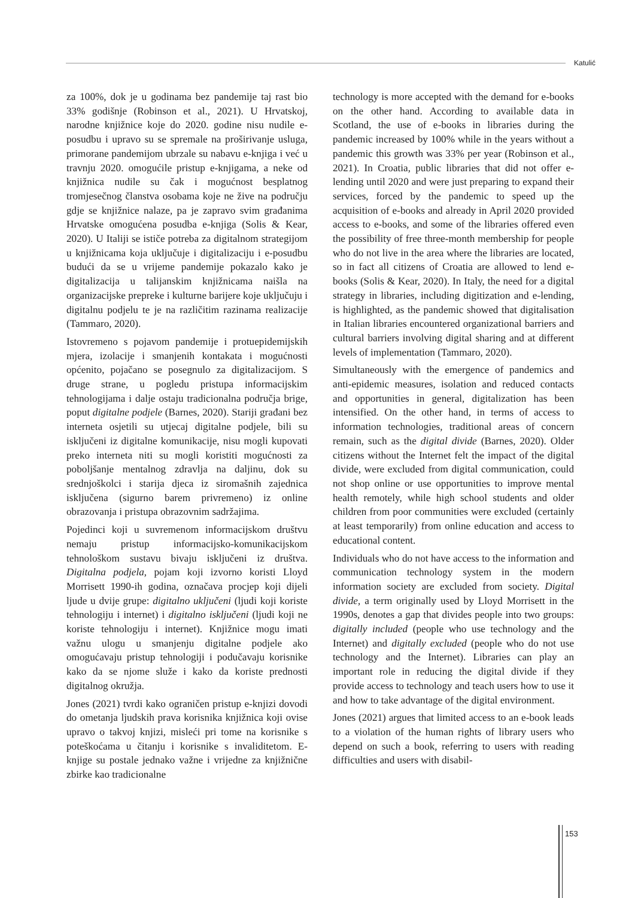Katulić
za 100%, dok je u godinama bez pandemije taj rast bio 33% godišnje (Robinson et al., 2021). U Hrvatskoj, narodne knjižnice koje do 2020. godine nisu nudile e-posudbu i upravo su se spremale na proširivanje usluga, primorane pandemijom ubrzale su nabavu e-knjiga i već u travnju 2020. omogućile pristup e-knjigama, a neke od knjižnica nudile su čak i mogućnost besplatnog tromjesečnog članstva osobama koje ne žive na području gdje se knjižnice nalaze, pa je zapravo svim građanima Hrvatske omogućena posudba e-knjiga (Solis & Kear, 2020). U Italiji se ističe potreba za digitalnom strategijom u knjižnicama koja uključuje i digitalizaciju i e-posudbu budući da se u vrijeme pandemije pokazalo kako je digitalizacija u talijanskim knjižnicama naišla na organizacijske prepreke i kulturne barijere koje uključuju i digitalnu podjelu te je na različitim razinama realizacije (Tammaro, 2020).
Istovremeno s pojavom pandemije i protuepidemijskih mjera, izolacije i smanjenih kontakata i mogućnosti općenito, pojačano se posegnulo za digitalizacijom. S druge strane, u pogledu pristupa informacijskim tehnologijama i dalje ostaju tradicionalna područja brige, poput digitalne podjele (Barnes, 2020). Stariji građani bez interneta osjetili su utjecaj digitalne podjele, bili su isključeni iz digitalne komunikacije, nisu mogli kupovati preko interneta niti su mogli koristiti mogućnosti za poboljšanje mentalnog zdravlja na daljinu, dok su srednjoškolci i starija djeca iz siromašnih zajednica isključena (sigurno barem privremeno) iz online obrazovanja i pristupa obrazovnim sadržajima.
Pojedinci koji u suvremenom informacijskom društvu nemaju pristup informacijsko-komunikacijskom tehnološkom sustavu bivaju isključeni iz društva. Digitalna podjela, pojam koji izvorno koristi Lloyd Morrisett 1990-ih godina, označava procjep koji dijeli ljude u dvije grupe: digitalno uključeni (ljudi koji koriste tehnologiju i internet) i digitalno isključeni (ljudi koji ne koriste tehnologiju i internet). Knjižnice mogu imati važnu ulogu u smanjenju digitalne podjele ako omogućavaju pristup tehnologiji i podučavaju korisnike kako da se njome služe i kako da koriste prednosti digitalnog okružja.
Jones (2021) tvrdi kako ograničen pristup e-knjizi dovodi do ometanja ljudskih prava korisnika knjižnica koji ovise upravo o takvoj knjizi, misleći pri tome na korisnike s poteškoćama u čitanju i korisnike s invaliditetom. E-knjige su postale jednako važne i vrijedne za knjižnične zbirke kao tradicionalne
technology is more accepted with the demand for e-books on the other hand. According to available data in Scotland, the use of e-books in libraries during the pandemic increased by 100% while in the years without a pandemic this growth was 33% per year (Robinson et al., 2021). In Croatia, public libraries that did not offer e-lending until 2020 and were just preparing to expand their services, forced by the pandemic to speed up the acquisition of e-books and already in April 2020 provided access to e-books, and some of the libraries offered even the possibility of free three-month membership for people who do not live in the area where the libraries are located, so in fact all citizens of Croatia are allowed to lend e-books (Solis & Kear, 2020). In Italy, the need for a digital strategy in libraries, including digitization and e-lending, is highlighted, as the pandemic showed that digitalisation in Italian libraries encountered organizational barriers and cultural barriers involving digital sharing and at different levels of implementation (Tammaro, 2020).
Simultaneously with the emergence of pandemics and anti-epidemic measures, isolation and reduced contacts and opportunities in general, digitalization has been intensified. On the other hand, in terms of access to information technologies, traditional areas of concern remain, such as the digital divide (Barnes, 2020). Older citizens without the Internet felt the impact of the digital divide, were excluded from digital communication, could not shop online or use opportunities to improve mental health remotely, while high school students and older children from poor communities were excluded (certainly at least temporarily) from online education and access to educational content.
Individuals who do not have access to the information and communication technology system in the modern information society are excluded from society. Digital divide, a term originally used by Lloyd Morrisett in the 1990s, denotes a gap that divides people into two groups: digitally included (people who use technology and the Internet) and digitally excluded (people who do not use technology and the Internet). Libraries can play an important role in reducing the digital divide if they provide access to technology and teach users how to use it and how to take advantage of the digital environment.
Jones (2021) argues that limited access to an e-book leads to a violation of the human rights of library users who depend on such a book, referring to users with reading difficulties and users with disabil-
153